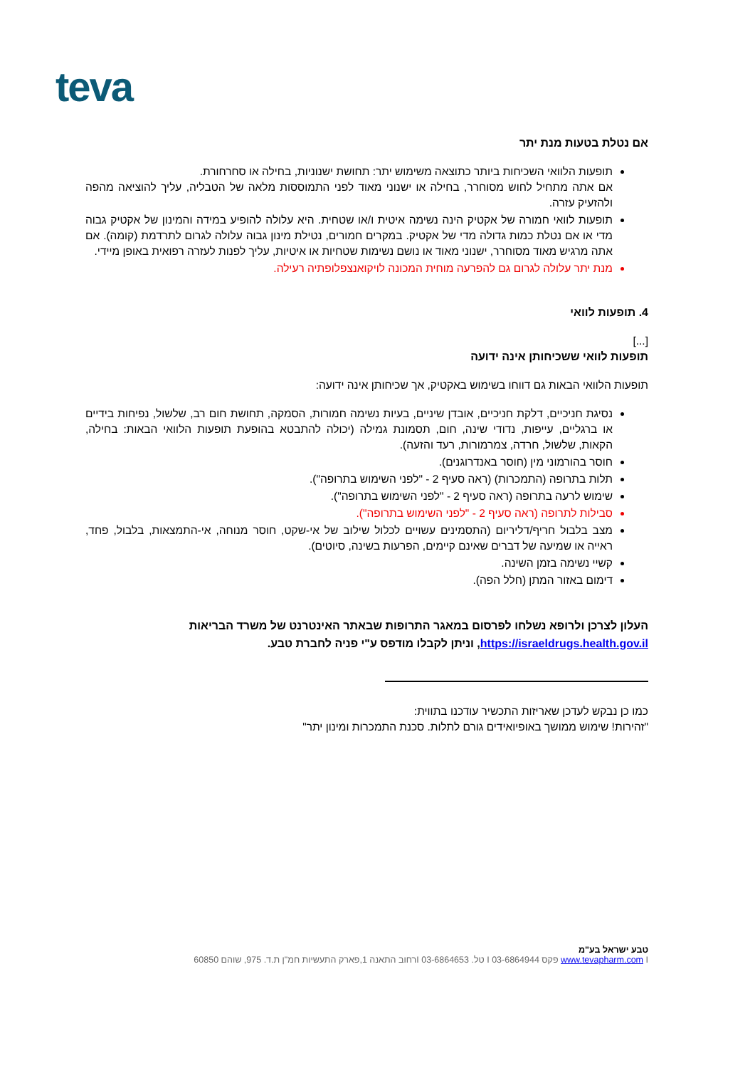teva
אם נטלת בטעות מנת יתר
תופעות הלוואי השכיחות ביותר כתוצאה משימוש יתר: תחושת ישנוניות, בחילה או סחרחורת.
אם אתה מתחיל לחוש מסוחרר, בחילה או ישנוני מאוד לפני התמוססות מלאה של הטבליה, עליך להוציאה מהפה ולהזעיק עזרה.
תופעות לוואי חמורה של אקטיק הינה נשימה איטית ו/או שטחית. היא עלולה להופיע במידה והמינון של אקטיק גבוה מדי או אם נטלת כמות גדולה מדי של אקטיק. במקרים חמורים, נטילת מינון גבוה עלולה לגרום לתרדמת (קומה). אם אתה מרגיש מאוד מסוחרר, ישנוני מאוד או נושם נשימות שטחיות או איטיות, עליך לפנות לעזרה רפואית באופן מיידי.
מנת יתר עלולה לגרום גם להפרעה מוחית המכונה לויקואנצפלופתיה רעילה.
4. תופעות לוואי
[...]
תופעות לוואי ששכיחותן אינה ידועה
תופעות הלוואי הבאות גם דווחו בשימוש באקטיק, אך שכיחותן אינה ידועה:
נסיגת חניכיים, דלקת חניכיים, אובדן שיניים, בעיות נשימה חמורות, הסמקה, תחושת חום רב, שלשול, נפיחות בידיים או ברגליים, עייפות, נדודי שינה, חום, תסמונת גמילה (יכולה להתבטא בהופעת תופעות הלוואי הבאות: בחילה, הקאות, שלשול, חרדה, צמרמורות, רעד והזעה).
חוסר בהורמוני מין (חוסר באנדרוגנים).
תלות בתרופה (התמכרות) (ראה סעיף 2 - "לפני השימוש בתרופה").
שימוש לרעה בתרופה (ראה סעיף 2 - "לפני השימוש בתרופה").
סבילות לתרופה (ראה סעיף 2 - "לפני השימוש בתרופה").
מצב בלבול חריף/דליריום (התסמינים עשויים לכלול שילוב של אי-שקט, חוסר מנוחה, אי-התמצאות, בלבול, פחד, ראייה או שמיעה של דברים שאינם קיימים, הפרעות בשינה, סיוטים).
קשיי נשימה בזמן השינה.
דימום באזור המתן (חלל הפה).
העלון לצרכן ולרופא נשלחו לפרסום במאגר התרופות שבאתר האינטרנט של משרד הבריאות https://israeldrugs.health.gov.il, וניתן לקבלו מודפס ע"י פניה לחברת טבע.
כמו כן נבקש לעדכן שאריזות התכשיר עודכנו בתווית:
"זהירות! שימוש ממושך באופיואידים גורם לתלות. סכנת התמכרות ומינון יתר"
טבע ישראל בע"מ
www.tevapharm.com I פקס 03-6864944 I טל. 03-6864653 Iרחוב התאנה 1,פארק התעשיות חמ"ן ת.ד. 975, שוהם 60850